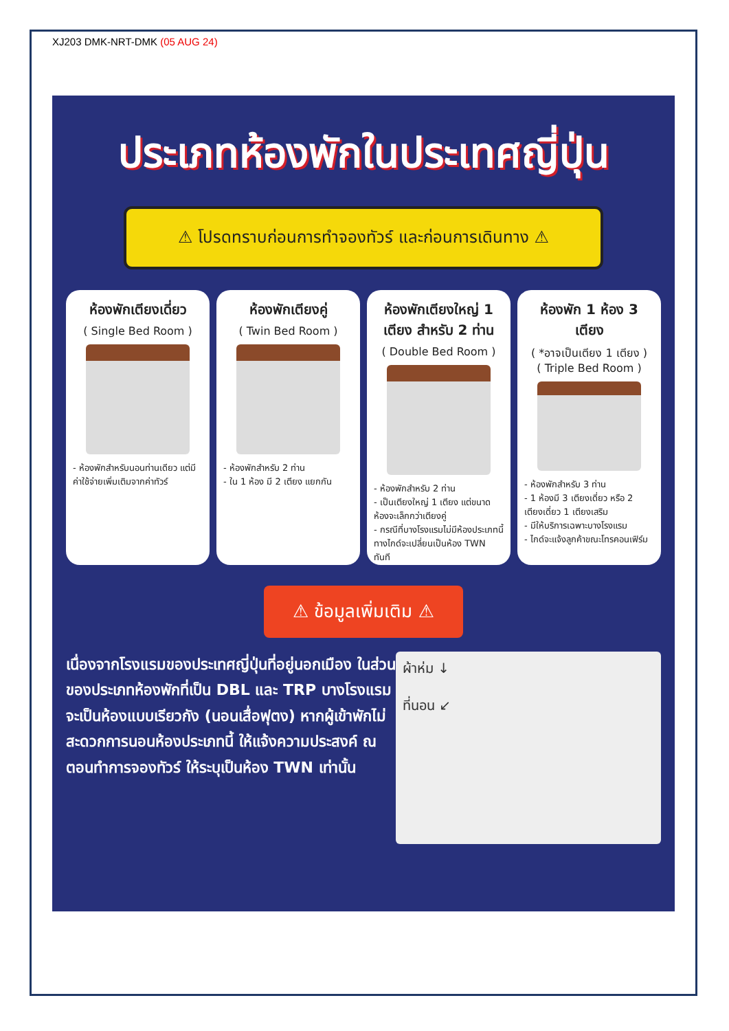XJ203 DMK-NRT-DMK (05 AUG 24)
ประเภทห้องพักในประเทศญี่ปุ่น
⚠ โปรดทราบก่อนการทำจองทัวร์ และก่อนการเดินทาง ⚠
ห้องพักเตียงเดี่ยว
( Single Bed Room )
- ห้องพักสำหรับนอนท่านเดียว แต่มีค่าใช้จ่ายเพิ่มเติมจากค่าทัวร์
ห้องพักเตียงคู่
( Twin Bed Room )
- ห้องพักสำหรับ 2 ท่าน
- ใน 1 ห้อง มี 2 เตียง แยกกัน
ห้องพักเตียงใหญ่ 1 เตียง สำหรับ 2 ท่าน
( Double Bed Room )
- ห้องพักสำหรับ 2 ท่าน
- เป็นเตียงใหญ่ 1 เตียง แต่ขนาดห้องจะเล็กกว่าเตียงคู่
- กรณีที่บางโรงแรมไม่มีห้องประเภทนี้ ทางไกด์จะเปลี่ยนเป็นห้อง TWN ทันที
ห้องพัก 1 ห้อง 3 เตียง
( *อาจเป็นเตียง 1 เตียง )
( Triple Bed Room )
- ห้องพักสำหรับ 3 ท่าน
- 1 ห้องมี 3 เตียงเดี่ยว หรือ 2 เตียงเดี่ยว 1 เตียงเสริม
- มีให้บริการเฉพาะบางโรงแรม
- ไกด์จะแจ้งลูกค้าขณะโทรคอนเฟิร์ม
⚠ ข้อมูลเพิ่มเติม ⚠
เนื่องจากโรงแรมของประเทศญี่ปุ่นที่อยู่นอกเมือง ในส่วนของประเภทห้องพักที่เป็น DBL และ TRP บางโรงแรมจะเป็นห้องแบบเรียวกัง (นอนเสื่อฟุตง) หากผู้เข้าพักไม่สะดวกการนอนห้องประเภทนี้ ให้แจ้งความประสงค์ ณ ตอนทำการจองทัวร์ ให้ระบุเป็นห้อง TWN เท่านั้น
ผ้าห่ม ↓
ที่นอน ↙